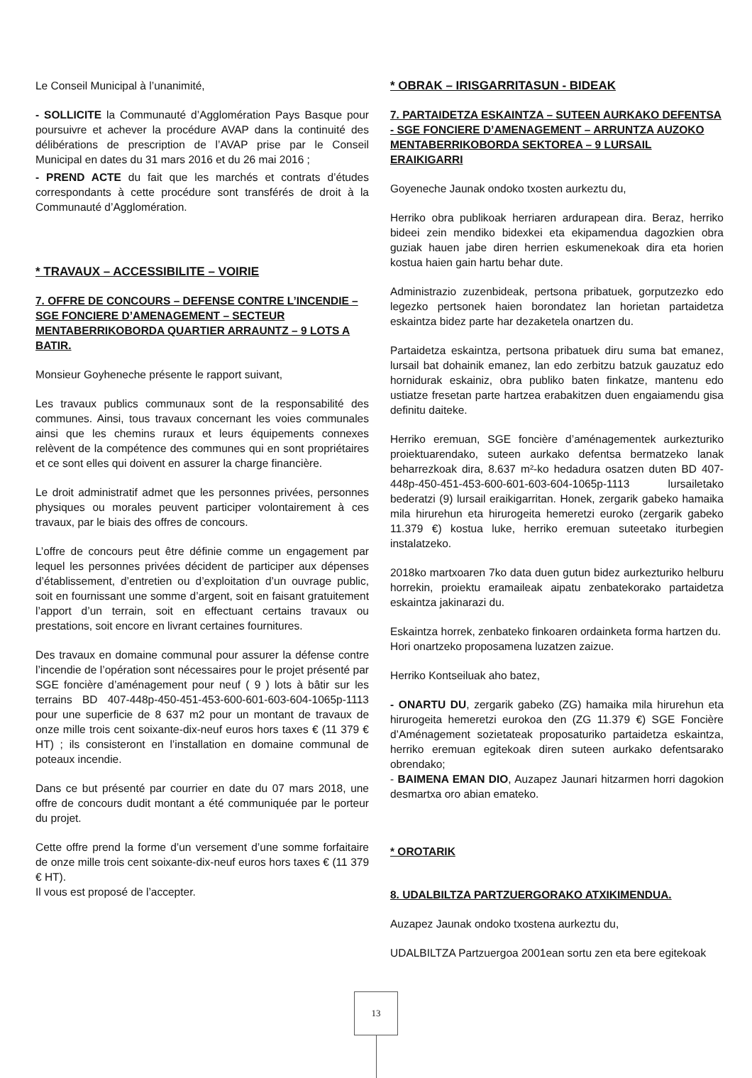Le Conseil Municipal à l’unanimité,
- SOLLICITE la Communauté d’Agglomération Pays Basque pour poursuivre et achever la procédure AVAP dans la continuité des délibérations de prescription de l’AVAP prise par le Conseil Municipal en dates du 31 mars 2016 et du 26 mai 2016 ;
- PREND ACTE du fait que les marchés et contrats d’études correspondants à cette procédure sont transférés de droit à la Communauté d’Agglomération.
* TRAVAUX – ACCESSIBILITE – VOIRIE
7. OFFRE DE CONCOURS – DEFENSE CONTRE L’INCENDIE – SGE FONCIERE D’AMENAGEMENT – SECTEUR MENTABERRIKOBORDA QUARTIER ARRAUNTZ – 9 LOTS A BATIR.
Monsieur Goyheneche présente le rapport suivant,
Les travaux publics communaux sont de la responsabilité des communes. Ainsi, tous travaux concernant les voies communales ainsi que les chemins ruraux et leurs équipements connexes relèvent de la compétence des communes qui en sont propriétaires et ce sont elles qui doivent en assurer la charge financière.
Le droit administratif admet que les personnes privées, personnes physiques ou morales peuvent participer volontairement à ces travaux, par le biais des offres de concours.
L’offre de concours peut être définie comme un engagement par lequel les personnes privées décident de participer aux dépenses d’établissement, d’entretien ou d’exploitation d’un ouvrage public, soit en fournissant une somme d’argent, soit en faisant gratuitement l’apport d’un terrain, soit en effectuant certains travaux ou prestations, soit encore en livrant certaines fournitures.
Des travaux en domaine communal pour assurer la défense contre l’incendie de l’opération sont nécessaires pour le projet présenté par SGE foncière d’aménagement pour neuf ( 9 ) lots à bâtir sur les terrains BD 407-448p-450-451-453-600-601-603-604-1065p-1113 pour une superficie de 8 637 m2 pour un montant de travaux de onze mille trois cent soixante-dix-neuf euros hors taxes € (11 379 € HT) ; ils consisteront en l’installation en domaine communal de poteaux incendie.
Dans ce but présenté par courrier en date du 07 mars 2018, une offre de concours dudit montant a été communiquée par le porteur du projet.
Cette offre prend la forme d’un versement d’une somme forfaitaire de onze mille trois cent soixante-dix-neuf euros hors taxes € (11 379 € HT).
Il vous est proposé de l’accepter.
* OBRAK – IRISGARRITASUN - BIDEAK
7. PARTAIDETZA ESKAINTZA – SUTEEN AURKAKO DEFENTSA - SGE FONCIERE D’AMENAGEMENT – ARRUNTZA AUZOKO MENTABERRIKOBORDA SEKTOREA – 9 LURSAIL ERAIKIGARRI
Goyeneche Jaunak ondoko txosten aurkeztu du,
Herriko obra publikoak herriaren ardurapean dira. Beraz, herriko bideei zein mendiko bidexkei eta ekipamendua dagozkien obra guziak hauen jabe diren herrien eskumenekoak dira eta horien kostua haien gain hartu behar dute.
Administrazio zuzenbideak, pertsona pribatuek, gorputzezko edo legezko pertsonek haien borondatez lan horietan partaidetza eskaintza bidez parte har dezaketela onartzen du.
Partaidetza eskaintza, pertsona pribatuek diru suma bat emanez, lursail bat dohainik emanez, lan edo zerbitzu batzuk gauzatuz edo hornidurak eskainiz, obra publiko baten finkatze, mantenu edo ustiatze fresetan parte hartzea erabakitzen duen engaiamendu gisa definitu daiteke.
Herriko eremuan, SGE foncière d’aménagementek aurkezturiko proiektuarendako, suteen aurkako defentsa bermatzeko lanak beharrezkoak dira, 8.637 m²-ko hedadura osatzen duten BD 407-448p-450-451-453-600-601-603-604-1065p-1113 lursailetako bederatzi (9) lursail eraikigarritan. Honek, zergarik gabeko hamaika mila hirurehun eta hirurogeita hemeretzi euroko (zergarik gabeko 11.379 €) kostua luke, herriko eremuan suteetako iturbegien instalatzeko.
2018ko martxoaren 7ko data duen gutun bidez aurkezturiko helburu horrekin, proiektu eramaileak aipatu zenbatekorako partaidetza eskaintza jakinarazi du.
Eskaintza horrek, zenbateko finkoaren ordainketa forma hartzen du.
Hori onartzeko proposamena luzatzen zaizue.
Herriko Kontseiluak aho batez,
- ONARTU DU, zergarik gabeko (ZG) hamaika mila hirurehun eta hirurogeita hemeretzi eurokoa den (ZG 11.379 €) SGE Foncière d’Aménagement sozietateak proposaturiko partaidetza eskaintza, herriko eremuan egitekoak diren suteen aurkako defentsarako obrendako;
- BAIMENA EMAN DIO, Auzapez Jaunari hitzarmen horri dagokion desmartxa oro abian emateko.
* OROTARIK
8. UDALBILTZA PARTZUERGORAKO ATXIKIMENDUA.
Auzapez Jaunak ondoko txostena aurkeztu du,
UDALBILTZA Partzuergoa 2001ean sortu zen eta bere egitekoak
13